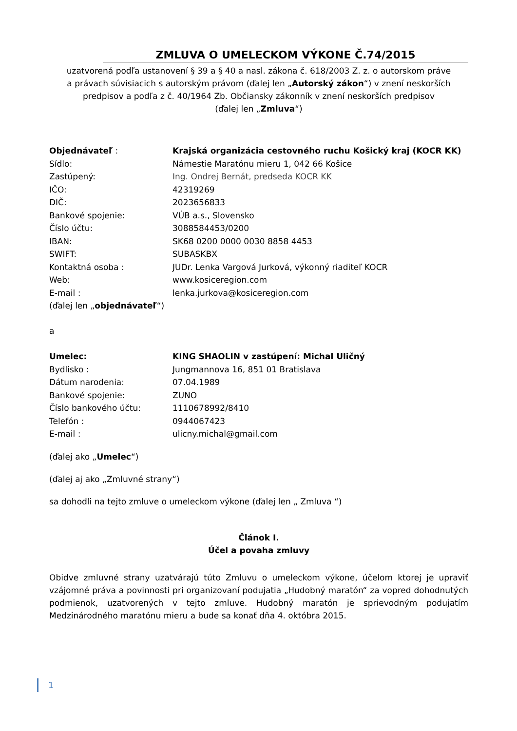ZMLUVA O UMELECKOM VÝKONE Č.74/2015
uzatvorená podľa ustanovení § 39 a § 40 a nasl. zákona č. 618/2003 Z. z. o autorskom práve
a právach súvisiacich s autorským právom (ďalej len „Autorský zákon“) v znení neskorších
predpisov a podľa z č. 40/1964 Zb. Občiansky zákonník v znení neskorších predpisov
(ďalej len „Zmluva“)
Objednávateľ : Krajská organizácia cestovného ruchu Košický kraj (KOCR KK)
Sídlo: Námestie Maratónu mieru 1, 042 66 Košice
Zastúpený: Ing. Ondrej Bernát, predseda KOCR KK
IČO: 42319269
DIČ: 2023656833
Bankové spojenie: VÚB a.s., Slovensko
Číslo účtu: 3088584453/0200
IBAN: SK68 0200 0000 0030 8858 4453
SWIFT: SUBASKBX
Kontaktná osoba : JUDr. Lenka Vargová Jurková, výkonný riaditeľ KOCR
Web: www.kosiceregion.com
E-mail : lenka.jurkova@kosiceregion.com
(ďalej len „objednávateľ“)
a
Umelec: KING SHAOLIN v zastúpení: Michal Uličný
Bydlisko : Jungmannova 16, 851 01 Bratislava
Dátum narodenia: 07.04.1989
Bankové spojenie: ZUNO
Číslo bankového účtu: 1110678992/8410
Telefón : 0944067423
E-mail : ulicny.michal@gmail.com
(ďalej ako „Umelec“)
(ďalej aj ako „Zmluvné strany“)
sa dohodli na tejto zmluve o umeleckom výkone (ďalej len „ Zmluva “)
Článok I.
Účel a povaha zmluvy
Obidve zmluvné strany uzatvárajú túto Zmluvu o umeleckom výkone, účelom ktorej je upraviť vzájomné práva a povinnosti pri organizovaní podujatia „Hudobný maratón“ za vopred dohodnutých podmienok, uzatvorených v tejto zmluve. Hudobný maratón je sprievodným podujatím Medzinárodného maratónu mieru a bude sa konať dňa 4. októbra 2015.
1